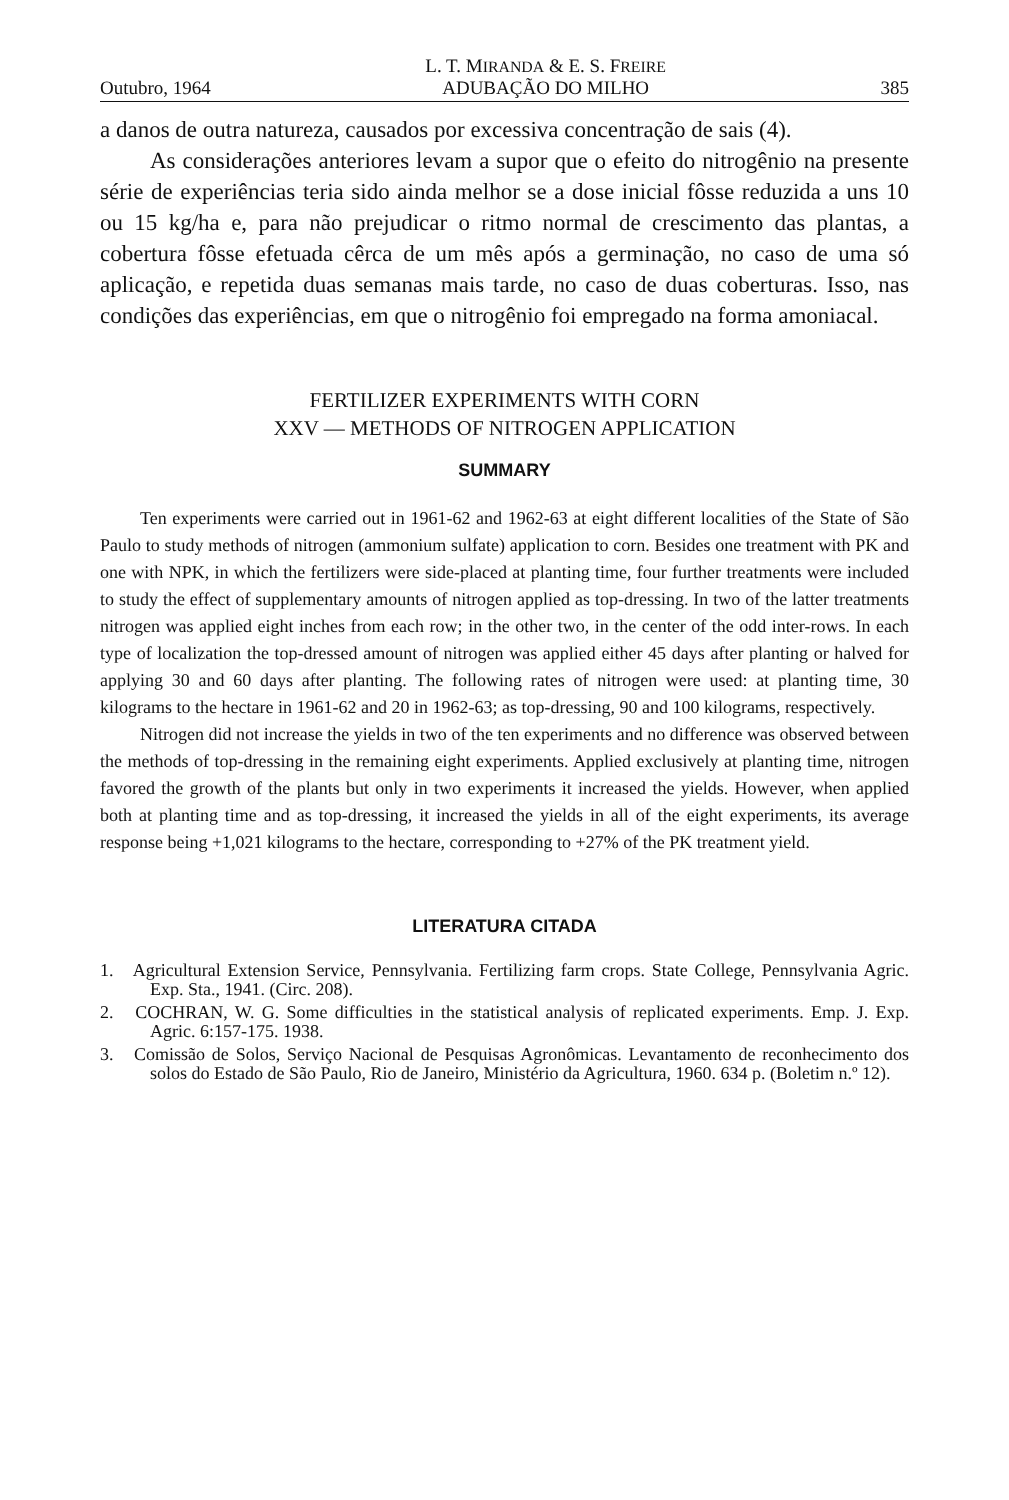Outubro, 1964 L. T. MIRANDA & E. S. FREIRE
ADUBAÇÃO DO MILHO 385
a danos de outra natureza, causados por excessiva concentração de sais (4).
As considerações anteriores levam a supor que o efeito do nitrogênio na presente série de experiências teria sido ainda melhor se a dose inicial fôsse reduzida a uns 10 ou 15 kg/ha e, para não prejudicar o ritmo normal de crescimento das plantas, a cobertura fôsse efetuada cêrca de um mês após a germinação, no caso de uma só aplicação, e repetida duas semanas mais tarde, no caso de duas coberturas. Isso, nas condições das experiências, em que o nitrogênio foi empregado na forma amoniacal.
FERTILIZER EXPERIMENTS WITH CORN
XXV — METHODS OF NITROGEN APPLICATION
SUMMARY
Ten experiments were carried out in 1961-62 and 1962-63 at eight different localities of the State of São Paulo to study methods of nitrogen (ammonium sulfate) application to corn. Besides one treatment with PK and one with NPK, in which the fertilizers were side-placed at planting time, four further treatments were included to study the effect of supplementary amounts of nitrogen applied as top-dressing. In two of the latter treatments nitrogen was applied eight inches from each row; in the other two, in the center of the odd inter-rows. In each type of localization the top-dressed amount of nitrogen was applied either 45 days after planting or halved for applying 30 and 60 days after planting. The following rates of nitrogen were used: at planting time, 30 kilograms to the hectare in 1961-62 and 20 in 1962-63; as top-dressing, 90 and 100 kilograms, respectively.
Nitrogen did not increase the yields in two of the ten experiments and no difference was observed between the methods of top-dressing in the remaining eight experiments. Applied exclusively at planting time, nitrogen favored the growth of the plants but only in two experiments it increased the yields. However, when applied both at planting time and as top-dressing, it increased the yields in all of the eight experiments, its average response being +1,021 kilograms to the hectare, corresponding to +27% of the PK treatment yield.
LITERATURA CITADA
1. Agricultural Extension Service, Pennsylvania. Fertilizing farm crops. State College, Pennsylvania Agric. Exp. Sta., 1941. (Circ. 208).
2. COCHRAN, W. G. Some difficulties in the statistical analysis of replicated experiments. Emp. J. Exp. Agric. 6:157-175. 1938.
3. Comissão de Solos, Serviço Nacional de Pesquisas Agronômicas. Levantamento de reconhecimento dos solos do Estado de São Paulo, Rio de Janeiro, Ministério da Agricultura, 1960. 634 p. (Boletim n.º 12).